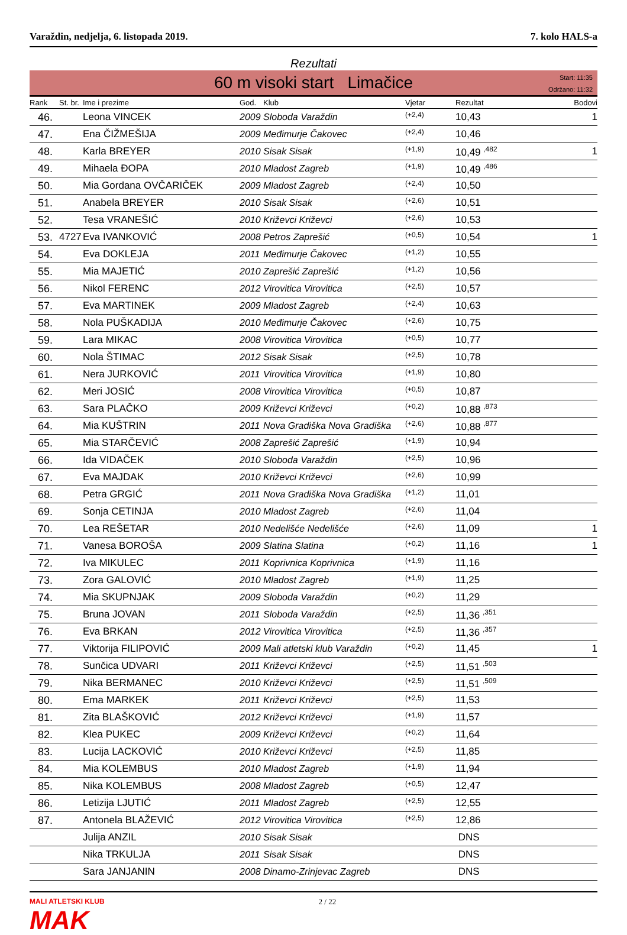Varaždin, nedjelja, 6. listopada 2019. 7. kolo HALS-a
Rezultati
60 m visoki start Limačice
Start: 11:35
Održano: 11:32
| Rank | St. br. | Ime i prezime | God. | Klub | Vjetar | Rezultat | Bodovi |
| --- | --- | --- | --- | --- | --- | --- | --- |
| 46. | | Leona VINCEK | 2009 | Sloboda Varaždin | (+2,4) | 10,43 | 1 |
| 47. | | Ena ČIŽMEŠIJA | 2009 | Međimurje Čakovec | (+2,4) | 10,46 | |
| 48. | | Karla BREYER | 2010 | Sisak Sisak | (+1,9) | 10,49 <sup>,482</sup> | 1 |
| 49. | | Mihaela ĐOPA | 2010 | Mladost Zagreb | (+1,9) | 10,49 <sup>,486</sup> | |
| 50. | | Mia Gordana OVČARIČEK | 2009 | Mladost Zagreb | (+2,4) | 10,50 | |
| 51. | | Anabela BREYER | 2010 | Sisak Sisak | (+2,6) | 10,51 | |
| 52. | | Tesa VRANEŠIĆ | 2010 | Križevci Križevci | (+2,6) | 10,53 | |
| 53. | 4727 | Eva IVANKOVIĆ | 2008 | Petros Zaprešić | (+0,5) | 10,54 | 1 |
| 54. | | Eva DOKLEJA | 2011 | Međimurje Čakovec | (+1,2) | 10,55 | |
| 55. | | Mia MAJETIĆ | 2010 | Zaprešić Zaprešić | (+1,2) | 10,56 | |
| 56. | | Nikol FERENC | 2012 | Virovitica Virovitica | (+2,5) | 10,57 | |
| 57. | | Eva MARTINEK | 2009 | Mladost Zagreb | (+2,4) | 10,63 | |
| 58. | | Nola PUŠKADIJA | 2010 | Međimurje Čakovec | (+2,6) | 10,75 | |
| 59. | | Lara MIKAC | 2008 | Virovitica Virovitica | (+0,5) | 10,77 | |
| 60. | | Nola ŠTIMAC | 2012 | Sisak Sisak | (+2,5) | 10,78 | |
| 61. | | Nera JURKOVIĆ | 2011 | Virovitica Virovitica | (+1,9) | 10,80 | |
| 62. | | Meri JOSIĆ | 2008 | Virovitica Virovitica | (+0,5) | 10,87 | |
| 63. | | Sara PLAČKO | 2009 | Križevci Križevci | (+0,2) | 10,88 <sup>,873</sup> | |
| 64. | | Mia KUŠTRIN | 2011 | Nova Gradiška Nova Gradiška | (+2,6) | 10,88 <sup>,877</sup> | |
| 65. | | Mia STARČEVIĆ | 2008 | Zaprešić Zaprešić | (+1,9) | 10,94 | |
| 66. | | Ida VIDAČEK | 2010 | Sloboda Varaždin | (+2,5) | 10,96 | |
| 67. | | Eva MAJDAK | 2010 | Križevci Križevci | (+2,6) | 10,99 | |
| 68. | | Petra GRGIĆ | 2011 | Nova Gradiška Nova Gradiška | (+1,2) | 11,01 | |
| 69. | | Sonja CETINJA | 2010 | Mladost Zagreb | (+2,6) | 11,04 | |
| 70. | | Lea REŠETAR | 2010 | Nedelišće Nedelišće | (+2,6) | 11,09 | 1 |
| 71. | | Vanesa BOROŠA | 2009 | Slatina Slatina | (+0,2) | 11,16 | 1 |
| 72. | | Iva MIKULEC | 2011 | Koprivnica Koprivnica | (+1,9) | 11,16 | |
| 73. | | Zora GALOVIĆ | 2010 | Mladost Zagreb | (+1,9) | 11,25 | |
| 74. | | Mia SKUPNJAK | 2009 | Sloboda Varaždin | (+0,2) | 11,29 | |
| 75. | | Bruna JOVAN | 2011 | Sloboda Varaždin | (+2,5) | 11,36 <sup>,351</sup> | |
| 76. | | Eva BRKAN | 2012 | Virovitica Virovitica | (+2,5) | 11,36 <sup>,357</sup> | |
| 77. | | Viktorija FILIPOVIĆ | 2009 | Mali atletski klub Varaždin | (+0,2) | 11,45 | 1 |
| 78. | | Sunčica UDVARI | 2011 | Križevci Križevci | (+2,5) | 11,51 <sup>,503</sup> | |
| 79. | | Nika BERMANEC | 2010 | Križevci Križevci | (+2,5) | 11,51 <sup>,509</sup> | |
| 80. | | Ema MARKEK | 2011 | Križevci Križevci | (+2,5) | 11,53 | |
| 81. | | Zita BLAŠKOVIĆ | 2012 | Križevci Križevci | (+1,9) | 11,57 | |
| 82. | | Klea PUKEC | 2009 | Križevci Križevci | (+0,2) | 11,64 | |
| 83. | | Lucija LACKOVIĆ | 2010 | Križevci Križevci | (+2,5) | 11,85 | |
| 84. | | Mia KOLEMBUS | 2010 | Mladost Zagreb | (+1,9) | 11,94 | |
| 85. | | Nika KOLEMBUS | 2008 | Mladost Zagreb | (+0,5) | 12,47 | |
| 86. | | Letizija LJUTIĆ | 2011 | Mladost Zagreb | (+2,5) | 12,55 | |
| 87. | | Antonela BLAŽEVIĆ | 2012 | Virovitica Virovitica | (+2,5) | 12,86 | |
| | | Julija ANZIL | 2010 | Sisak Sisak | | DNS | |
| | | Nika TRKULJA | 2011 | Sisak Sisak | | DNS | |
| | | Sara JANJANIN | 2008 | Dinamo-Zrinjevac Zagreb | | DNS | |
MALI ATLETSKI KLUB
MAK
2 / 22